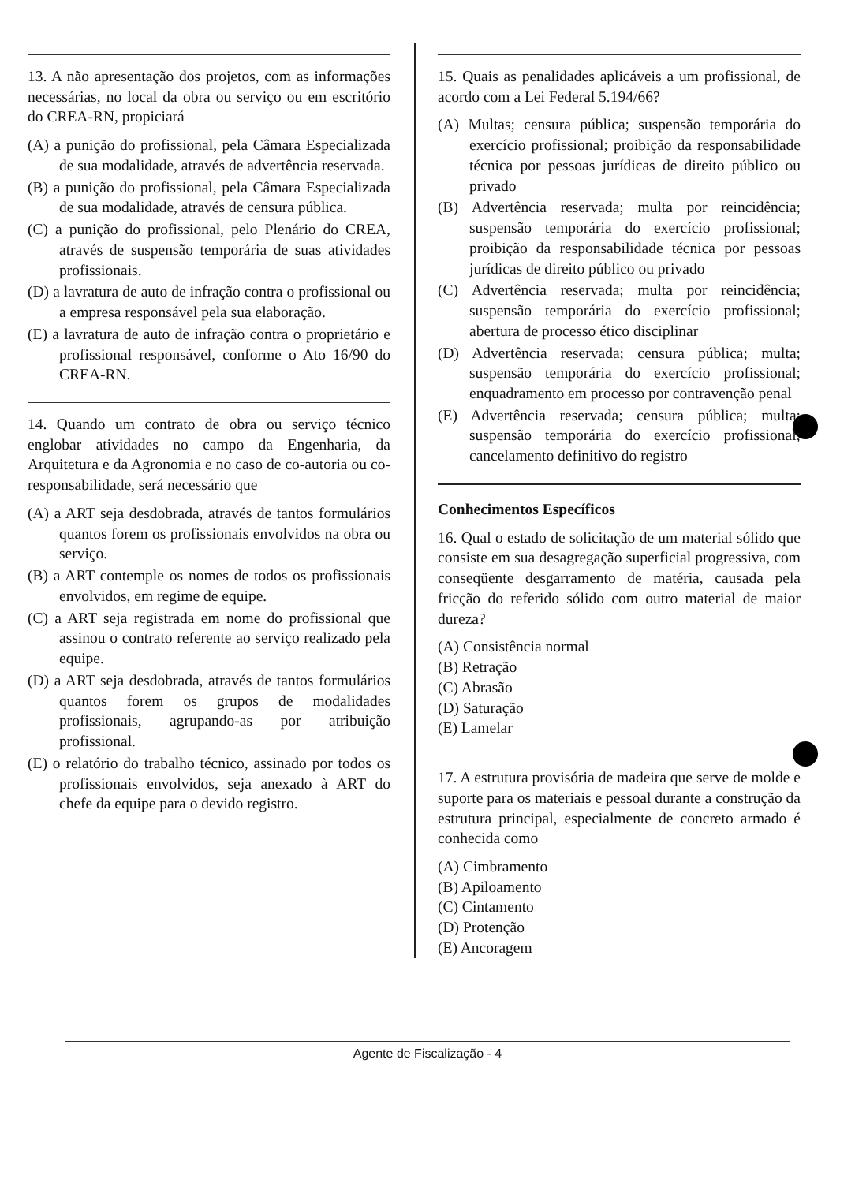13. A não apresentação dos projetos, com as informações necessárias, no local da obra ou serviço ou em escritório do CREA-RN, propiciará
(A) a punição do profissional, pela Câmara Especializada de sua modalidade, através de advertência reservada.
(B) a punição do profissional, pela Câmara Especializada de sua modalidade, através de censura pública.
(C) a punição do profissional, pelo Plenário do CREA, através de suspensão temporária de suas atividades profissionais.
(D) a lavratura de auto de infração contra o profissional ou a empresa responsável pela sua elaboração.
(E) a lavratura de auto de infração contra o proprietário e profissional responsável, conforme o Ato 16/90 do CREA-RN.
14. Quando um contrato de obra ou serviço técnico englobar atividades no campo da Engenharia, da Arquitetura e da Agronomia e no caso de co-autoria ou co-responsabilidade, será necessário que
(A) a ART seja desdobrada, através de tantos formulários quantos forem os profissionais envolvidos na obra ou serviço.
(B) a ART contemple os nomes de todos os profissionais envolvidos, em regime de equipe.
(C) a ART seja registrada em nome do profissional que assinou o contrato referente ao serviço realizado pela equipe.
(D) a ART seja desdobrada, através de tantos formulários quantos forem os grupos de modalidades profissionais, agrupando-as por atribuição profissional.
(E) o relatório do trabalho técnico, assinado por todos os profissionais envolvidos, seja anexado à ART do chefe da equipe para o devido registro.
15. Quais as penalidades aplicáveis a um profissional, de acordo com a Lei Federal 5.194/66?
(A) Multas; censura pública; suspensão temporária do exercício profissional; proibição da responsabilidade técnica por pessoas jurídicas de direito público ou privado
(B) Advertência reservada; multa por reincidência; suspensão temporária do exercício profissional; proibição da responsabilidade técnica por pessoas jurídicas de direito público ou privado
(C) Advertência reservada; multa por reincidência; suspensão temporária do exercício profissional; abertura de processo ético disciplinar
(D) Advertência reservada; censura pública; multa; suspensão temporária do exercício profissional; enquadramento em processo por contravenção penal
(E) Advertência reservada; censura pública; multa; suspensão temporária do exercício profissional; cancelamento definitivo do registro
Conhecimentos Específicos
16. Qual o estado de solicitação de um material sólido que consiste em sua desagregação superficial progressiva, com conseqüente desgarramento de matéria, causada pela fricção do referido sólido com outro material de maior dureza?
(A) Consistência normal
(B) Retração
(C) Abrasão
(D) Saturação
(E) Lamelar
17. A estrutura provisória de madeira que serve de molde e suporte para os materiais e pessoal durante a construção da estrutura principal, especialmente de concreto armado é conhecida como
(A) Cimbramento
(B) Apiloamento
(C) Cintamento
(D) Protenção
(E) Ancoragem
Agente de Fiscalização - 4